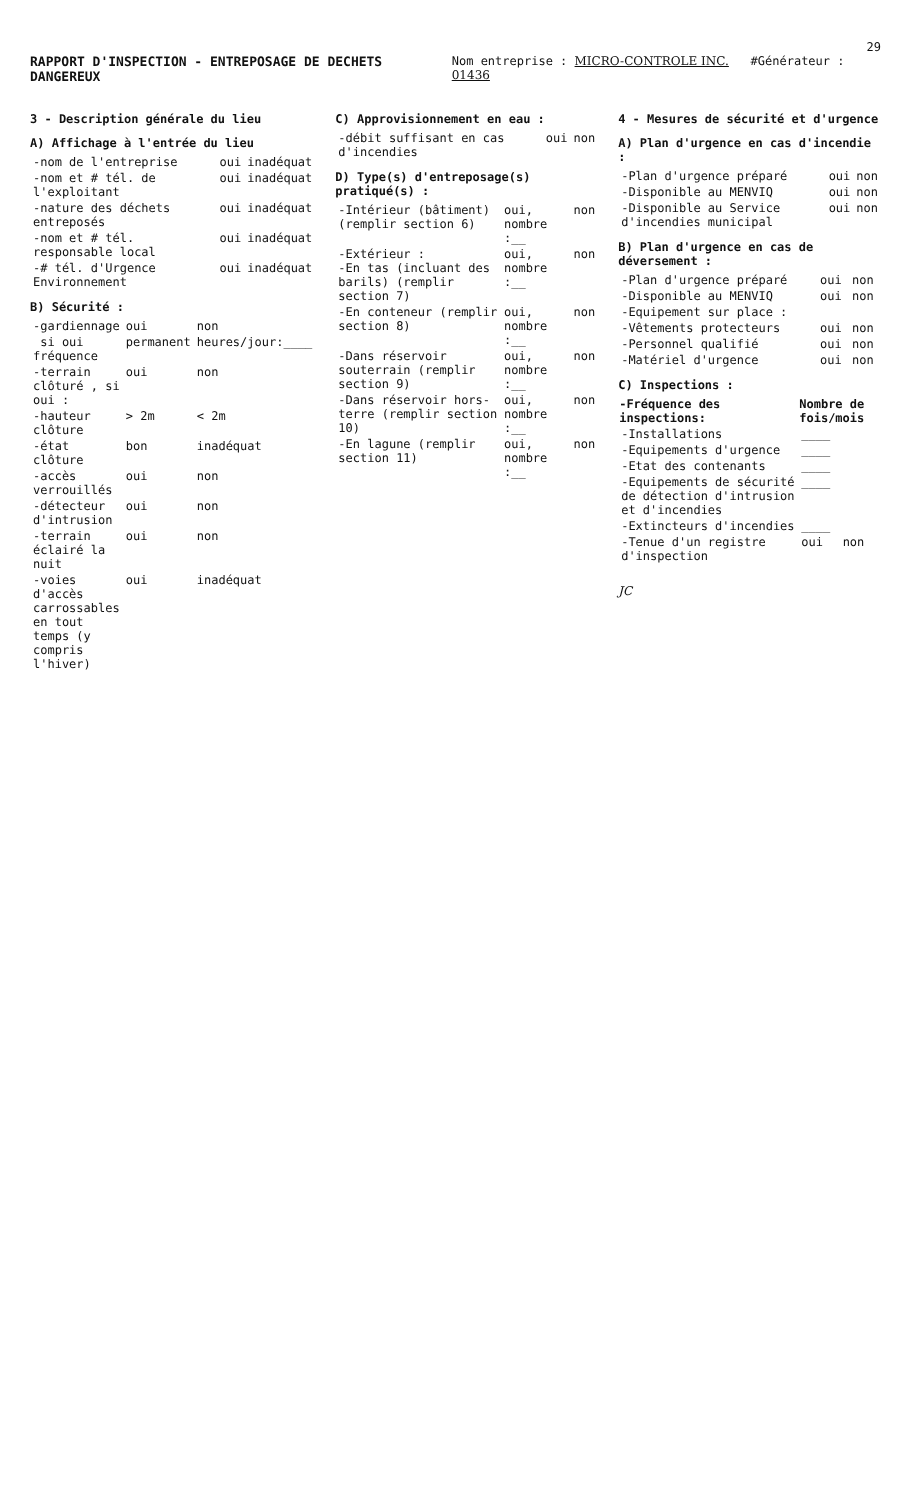29
RAPPORT D'INSPECTION - ENTREPOSAGE DE DECHETS DANGEREUX
Nom entreprise : MICRO-CONTROLE INC. #Générateur : 01436
3 - Description générale du lieu
A) Affichage à l'entrée du lieu
| -nom de l'entreprise | oui | inadéquat |
| -nom et # tél. de l'exploitant | oui | inadéquat |
| -nature des déchets entreposés | oui | inadéquat |
| -nom et # tél. responsable local | oui | inadéquat |
| -# tél. d'Urgence Environnement | oui | inadéquat |
B) Sécurité :
| -gardiennage | oui | non |
| si oui fréquence | permanent | heures/jour:____ |
| -terrain clôturé , si oui : | oui | non |
| -hauteur clôture | > 2m | < 2m |
| -état clôture | bon | inadéquat |
| -accès verrouillés | oui | non |
| -détecteur d'intrusion | oui | non |
| -terrain éclairé la nuit | oui | non |
| -voies d'accès carrossables en tout temps (y compris l'hiver) | oui | inadéquat |
C) Approvisionnement en eau :
| -débit suffisant en cas d'incendies | oui | non |
D) Type(s) d'entreposage(s) pratiqué(s) :
| -Intérieur (bâtiment) (remplir section 6) | oui, nombre :__ | non |
| -Extérieur : -En tas (incluant des barils) (remplir section 7) | oui, nombre :__ | non |
| -En conteneur (remplir section 8) | oui, nombre :__ | non |
| -Dans réservoir souterrain (remplir section 9) | oui, nombre :__ | non |
| -Dans réservoir hors-terre (remplir section 10) | oui, nombre :__ | non |
| -En lagune (remplir section 11) | oui, nombre :__ | non |
4 - Mesures de sécurité et d'urgence
A) Plan d'urgence en cas d'incendie :
| -Plan d'urgence préparé | oui | non |
| -Disponible au MENVIQ | oui | non |
| -Disponible au Service d'incendies municipal | oui | non |
B) Plan d'urgence en cas de déversement :
| -Plan d'urgence préparé | oui | non |
| -Disponible au MENVIQ | oui | non |
| -Equipement sur place : | | |
| -Vêtements protecteurs | oui | non |
| -Personnel qualifié | oui | non |
| -Matériel d'urgence | oui | non |
C) Inspections :
| -Fréquence des inspections: | Nombre de fois/mois | |
| --- | --- | --- |
| -Installations | ____ | |
| -Equipements d'urgence | ____ | |
| -Etat des contenants | ____ | |
| -Equipements de sécurité de détection d'intrusion et d'incendies | ____ | |
| -Extincteurs d'incendies | ____ | |
| -Tenue d'un registre d'inspection | oui | non |
JC